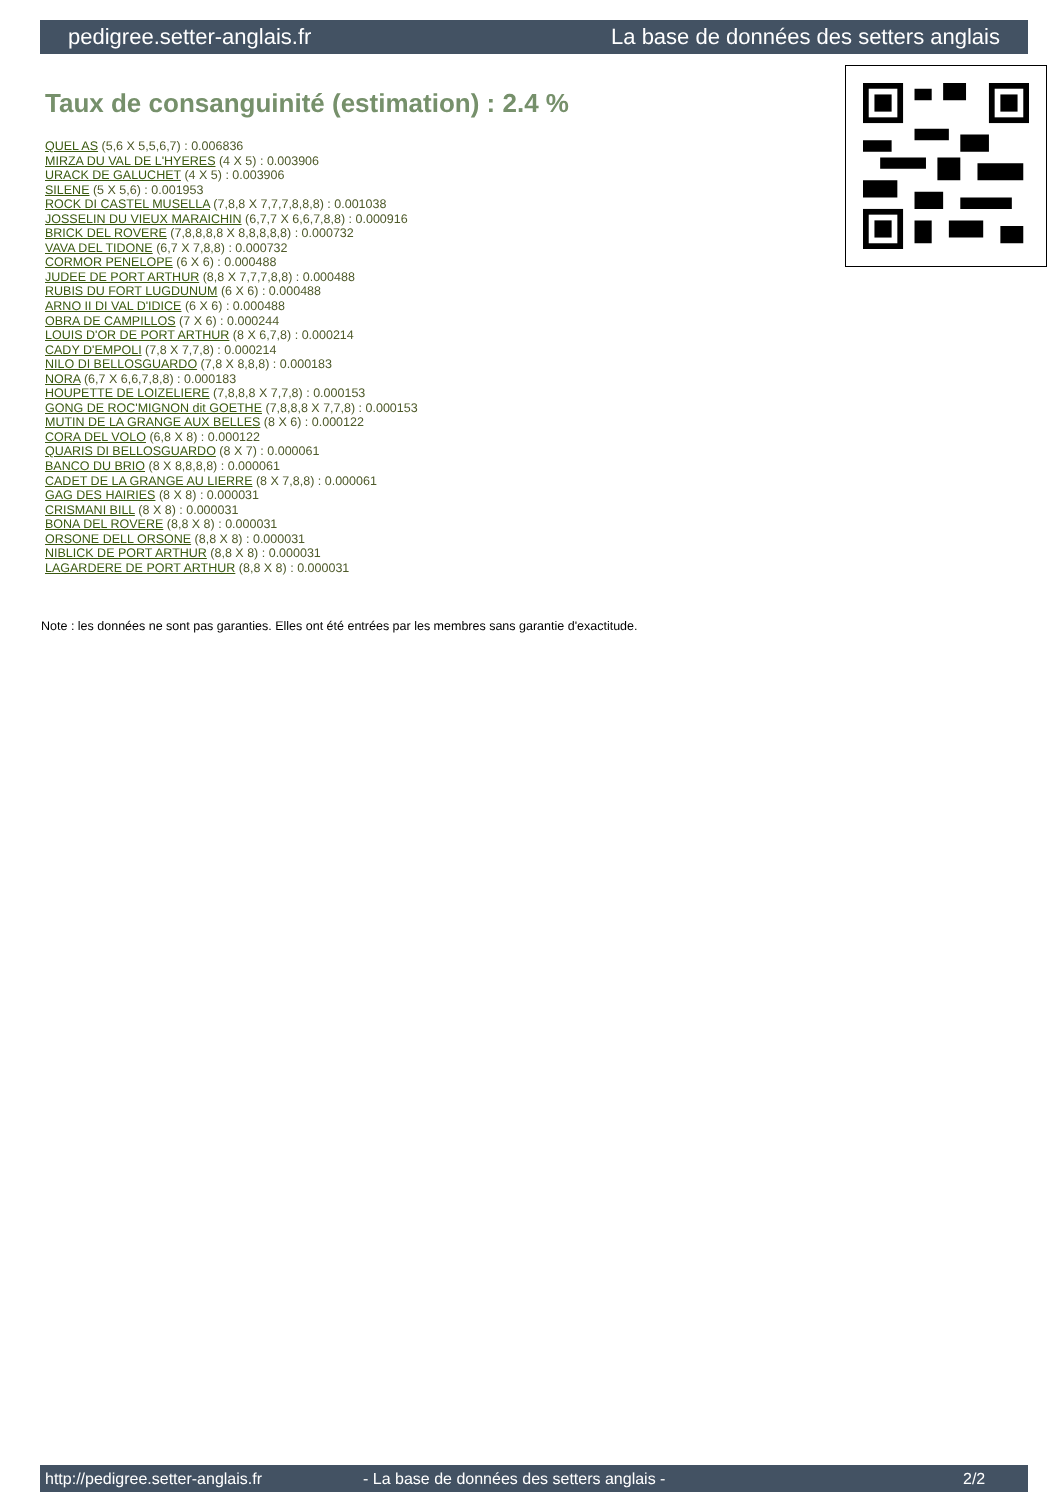pedigree.setter-anglais.fr La base de données des setters anglais
Taux de consanguinité (estimation) : 2.4 %
QUEL AS (5,6 X 5,5,6,7) : 0.006836
MIRZA DU VAL DE L'HYERES (4 X 5) : 0.003906
URACK DE GALUCHET (4 X 5) : 0.003906
SILENE (5 X 5,6) : 0.001953
ROCK DI CASTEL MUSELLA (7,8,8 X 7,7,7,8,8,8) : 0.001038
JOSSELIN DU VIEUX MARAICHIN (6,7,7 X 6,6,7,8,8) : 0.000916
BRICK DEL ROVERE (7,8,8,8,8 X 8,8,8,8,8) : 0.000732
VAVA DEL TIDONE (6,7 X 7,8,8) : 0.000732
CORMOR PENELOPE (6 X 6) : 0.000488
JUDEE DE PORT ARTHUR (8,8 X 7,7,7,8,8) : 0.000488
RUBIS DU FORT LUGDUNUM (6 X 6) : 0.000488
ARNO II DI VAL D'IDICE (6 X 6) : 0.000488
OBRA DE CAMPILLOS (7 X 6) : 0.000244
LOUIS D'OR DE PORT ARTHUR (8 X 6,7,8) : 0.000214
CADY D'EMPOLI (7,8 X 7,7,8) : 0.000214
NILO DI BELLOSGUARDO (7,8 X 8,8,8) : 0.000183
NORA (6,7 X 6,6,7,8,8) : 0.000183
HOUPETTE DE LOIZELIERE (7,8,8,8 X 7,7,8) : 0.000153
GONG DE ROC'MIGNON dit GOETHE (7,8,8,8 X 7,7,8) : 0.000153
MUTIN DE LA GRANGE AUX BELLES (8 X 6) : 0.000122
CORA DEL VOLO (6,8 X 8) : 0.000122
QUARIS DI BELLOSGUARDO (8 X 7) : 0.000061
BANCO DU BRIO (8 X 8,8,8,8) : 0.000061
CADET DE LA GRANGE AU LIERRE (8 X 7,8,8) : 0.000061
GAG DES HAIRIES (8 X 8) : 0.000031
CRISMANI BILL (8 X 8) : 0.000031
BONA DEL ROVERE (8,8 X 8) : 0.000031
ORSONE DELL ORSONE (8,8 X 8) : 0.000031
NIBLICK DE PORT ARTHUR (8,8 X 8) : 0.000031
LAGARDERE DE PORT ARTHUR (8,8 X 8) : 0.000031
Note : les données ne sont pas garanties. Elles ont été entrées par les membres sans garantie d'exactitude.
http://pedigree.setter-anglais.fr - La base de données des setters anglais - 2/2